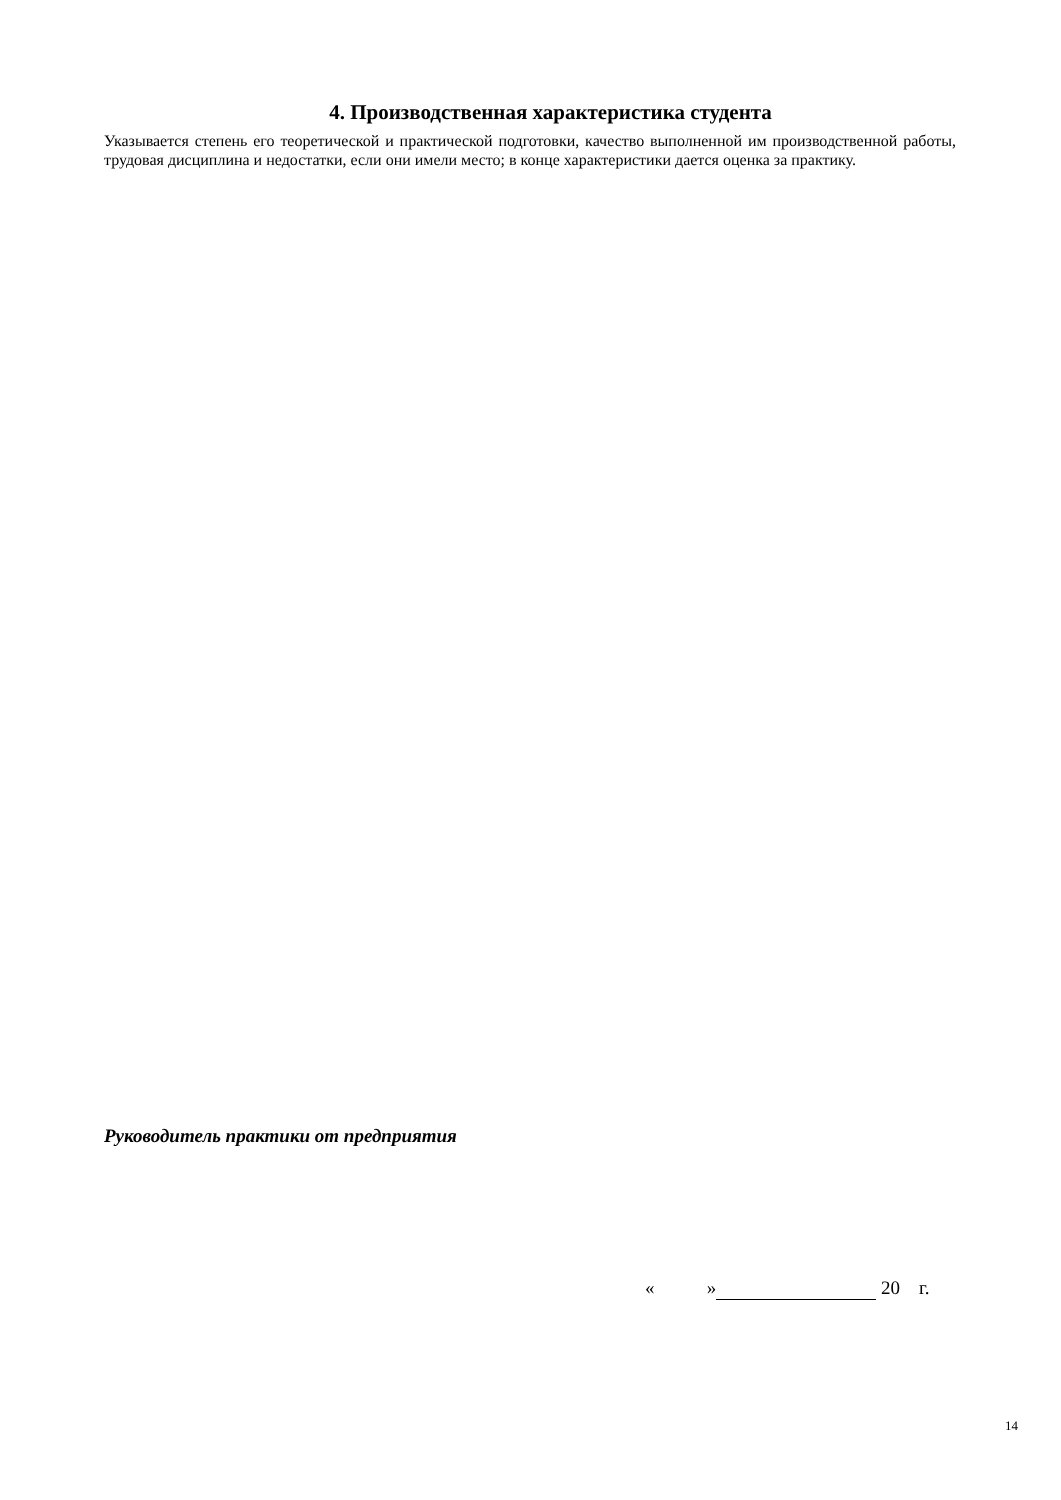4. Производственная характеристика студента
Указывается степень его теоретической и практической подготовки, качество выполненной им производственной работы, трудовая дисциплина и недостатки, если они имели место; в конце характеристики дается оценка за практику.
Руководитель практики от предприятия
« » 20 г.
14